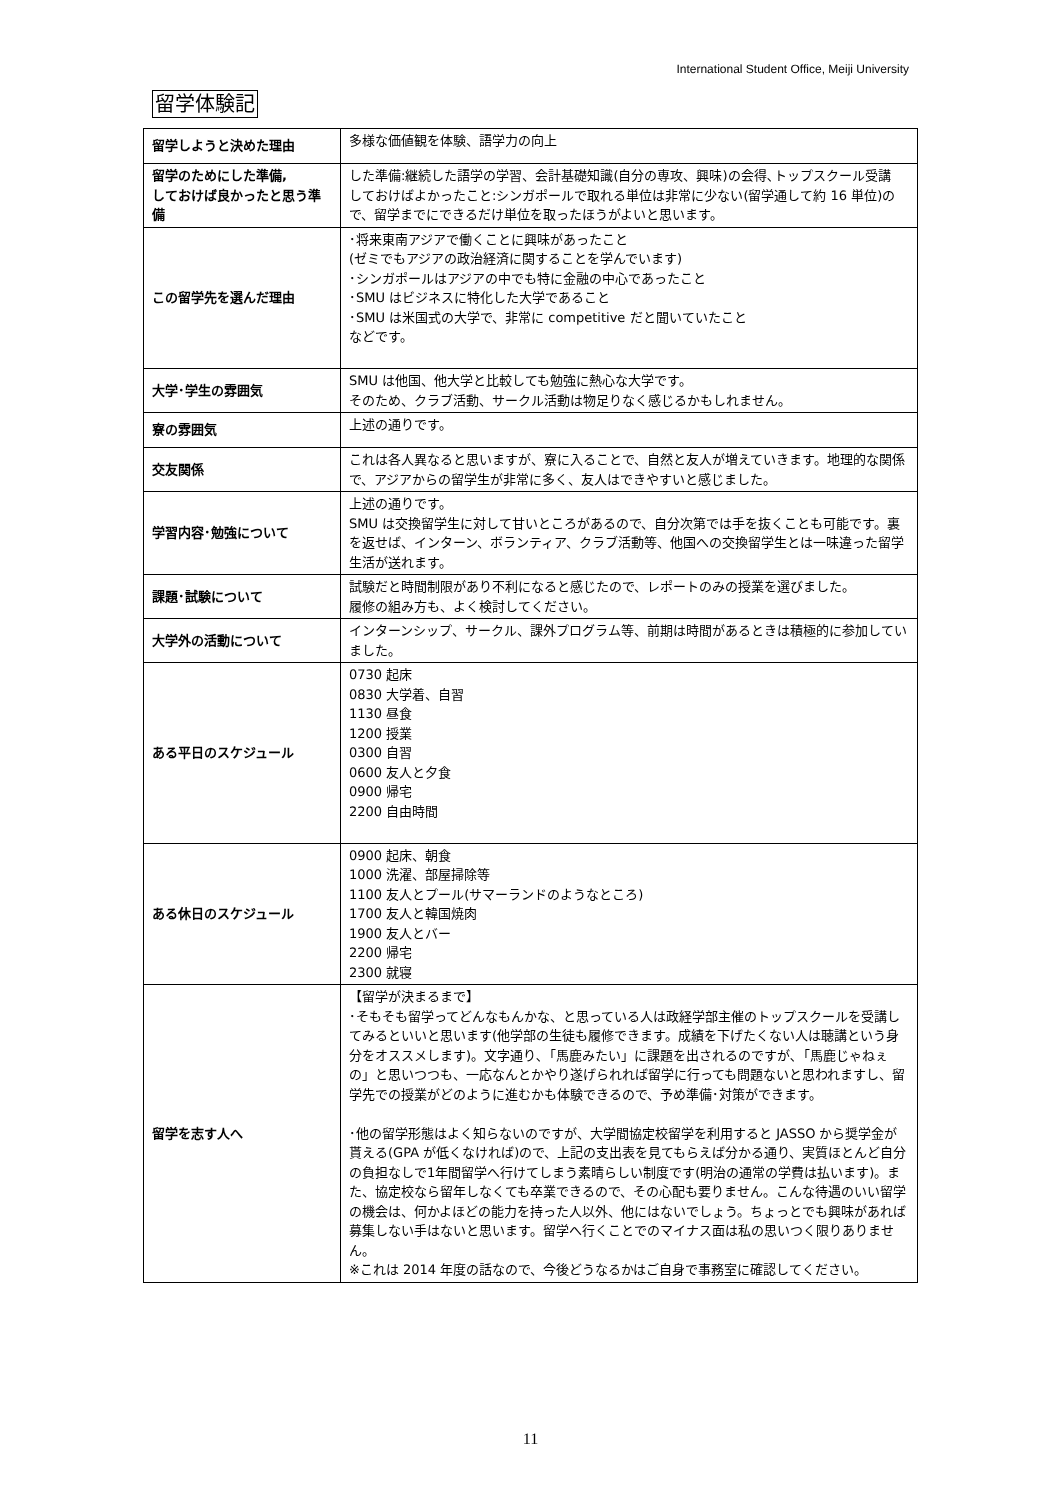International Student Office, Meiji University
留学体験記
| 留学しようと決めた理由 | 多様な価値観を体験、語学力の向上 |
| 留学のためにした準備, しておけば良かったと思う準備 | した準備:継続した語学の学習、会計基礎知識(自分の専攻、興味)の会得､トップスクール受講 しておけばよかったこと:シンガポールで取れる単位は非常に少ない(留学通して約 16 単位)ので、留学までにできるだけ単位を取ったほうがよいと思います。 |
| この留学先を選んだ理由 | ･将来東南アジアで働くことに興味があったこと (ゼミでもアジアの政治経済に関することを学んでいます) ･シンガポールはアジアの中でも特に金融の中心であったこと ･SMU はビジネスに特化した大学であること ･SMU は米国式の大学で、非常に competitive だと聞いていたこと などです。 |
| 大学･学生の雰囲気 | SMU は他国、他大学と比較しても勉強に熱心な大学です。 そのため、クラブ活動、サークル活動は物足りなく感じるかもしれません。 |
| 寮の雰囲気 | 上述の通りです。 |
| 交友関係 | これは各人異なると思いますが、寮に入ることで、自然と友人が増えていきます。地理的な関係で、アジアからの留学生が非常に多く、友人はできやすいと感じました。 |
| 学習内容･勉強について | 上述の通りです。 SMU は交換留学生に対して甘いところがあるので、自分次第では手を抜くことも可能です。裏を返せば、インターン、ボランティア、クラブ活動等、他国への交換留学生とは一味違った留学生活が送れます。 |
| 課題･試験について | 試験だと時間制限があり不利になると感じたので、レポートのみの授業を選びました。 履修の組み方も、よく検討してください。 |
| 大学外の活動について | インターンシップ、サークル、課外プログラム等、前期は時間があるときは積極的に参加していました。 |
| ある平日のスケジュール | 0730 起床 0830 大学着、自習 1130 昼食 1200 授業 0300 自習 0600 友人と夕食 0900 帰宅 2200 自由時間 |
| ある休日のスケジュール | 0900 起床、朝食 1000 洗濯、部屋掃除等 1100 友人とプール(サマーランドのようなところ) 1700 友人と韓国焼肉 1900 友人とバー 2200 帰宅 2300 就寝 |
| 留学を志す人へ | 【留学が決まるまで】 ･そもそも留学ってどんなもんかな、と思っている人は政経学部主催のトップスクールを受講してみるといいと思います(他学部の生徒も履修できます。成績を下げたくない人は聴講という身分をオススメします)。文字通り､「馬鹿みたい」に課題を出されるのですが､「馬鹿じゃねぇの」と思いつつも、一応なんとかやり遂げられれば留学に行っても問題ないと思われますし、留学先での授業がどのように進むかも体験できるので、予め準備･対策ができます。 ･他の留学形態はよく知らないのですが、大学間協定校留学を利用すると JASSO から奨学金が貰える(GPA が低くなければ)ので、上記の支出表を見てもらえば分かる通り、実質ほとんど自分の負担なしで1年間留学へ行けてしまう素晴らしい制度です(明治の通常の学費は払います)。また、協定校なら留年しなくても卒業できるので、その心配も要りません。こんな待遇のいい留学の機会は、何かよほどの能力を持った人以外、他にはないでしょう。ちょっとでも興味があれば募集しない手はないと思います。留学へ行くことでのマイナス面は私の思いつく限りありません。 ※これは 2014 年度の話なので、今後どうなるかはご自身で事務室に確認してください。 |
11